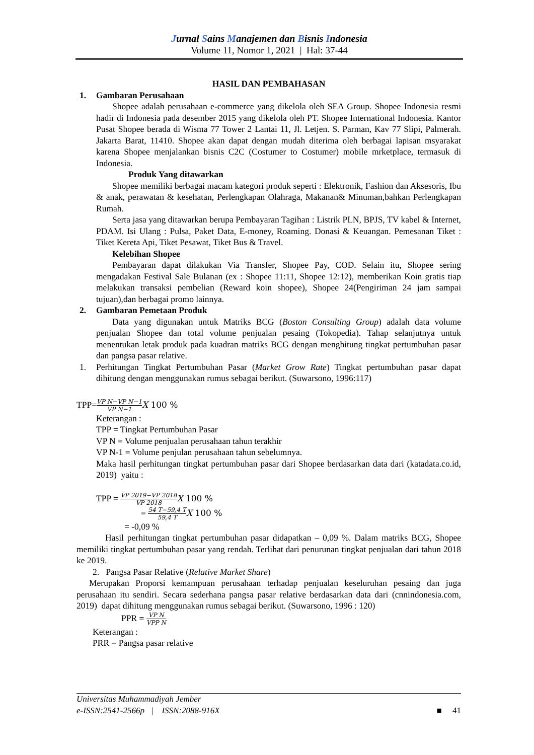Jurnal Sains Manajemen dan Bisnis Indonesia
Volume 11, Nomor 1, 2021 | Hal: 37-44
HASIL DAN PEMBAHASAN
1. Gambaran Perusahaan
Shopee adalah perusahaan e-commerce yang dikelola oleh SEA Group. Shopee Indonesia resmi hadir di Indonesia pada desember 2015 yang dikelola oleh PT. Shopee International Indonesia. Kantor Pusat Shopee berada di Wisma 77 Tower 2 Lantai 11, Jl. Letjen. S. Parman, Kav 77 Slipi, Palmerah. Jakarta Barat, 11410. Shopee akan dapat dengan mudah diterima oleh berbagai lapisan msyarakat karena Shopee menjalankan bisnis C2C (Costumer to Costumer) mobile mrketplace, termasuk di Indonesia.
Produk Yang ditawarkan
Shopee memiliki berbagai macam kategori produk seperti : Elektronik, Fashion dan Aksesoris, Ibu & anak, perawatan & kesehatan, Perlengkapan Olahraga, Makanan& Minuman,bahkan Perlengkapan Rumah.
Serta jasa yang ditawarkan berupa Pembayaran Tagihan : Listrik PLN, BPJS, TV kabel & Internet, PDAM. Isi Ulang : Pulsa, Paket Data, E-money, Roaming. Donasi & Keuangan. Pemesanan Tiket : Tiket Kereta Api, Tiket Pesawat, Tiket Bus & Travel.
Kelebihan Shopee
Pembayaran dapat dilakukan Via Transfer, Shopee Pay, COD. Selain itu, Shopee sering mengadakan Festival Sale Bulanan (ex : Shopee 11:11, Shopee 12:12), memberikan Koin gratis tiap melakukan transaksi pembelian (Reward koin shopee), Shopee 24(Pengiriman 24 jam sampai tujuan),dan berbagai promo lainnya.
2. Gambaran Pemetaan Produk
Data yang digunakan untuk Matriks BCG (Boston Consulting Group) adalah data volume penjualan Shopee dan total volume penjualan pesaing (Tokopedia). Tahap selanjutnya untuk menentukan letak produk pada kuadran matriks BCG dengan menghitung tingkat pertumbuhan pasar dan pangsa pasar relative.
1. Perhitungan Tingkat Pertumbuhan Pasar (Market Grow Rate) Tingkat pertumbuhan pasar dapat dihitung dengan menggunakan rumus sebagai berikut. (Suwarsono, 1996:117)
TPP=VP N−VP N−1 VP N−1 X 100 %
Keterangan :
TPP = Tingkat Pertumbuhan Pasar
VP N = Volume penjualan perusahaan tahun terakhir
VP N-1 = Volume penjulan perusahaan tahun sebelumnya.
Maka hasil perhitungan tingkat pertumbuhan pasar dari Shopee berdasarkan data dari (katadata.co.id, 2019) yaitu :
TPP = VP 2019−VP 2018 VP 2018 X 100 %
= 54 T−59,4 T 59,4 T X 100 %
= -0,09 %
Hasil perhitungan tingkat pertumbuhan pasar didapatkan – 0,09 %. Dalam matriks BCG, Shopee memiliki tingkat pertumbuhan pasar yang rendah. Terlihat dari penurunan tingkat penjualan dari tahun 2018 ke 2019.
2. Pangsa Pasar Relative (Relative Market Share)
Merupakan Proporsi kemampuan perusahaan terhadap penjualan keseluruhan pesaing dan juga perusahaan itu sendiri. Secara sederhana pangsa pasar relative berdasarkan data dari (cnnindonesia.com, 2019) dapat dihitung menggunakan rumus sebagai berikut. (Suwarsono, 1996 : 120)
PPR = VP N VPP N
Keterangan :
PRR = Pangsa pasar relative
Universitas Muhammadiyah Jember
e-ISSN:2541-2566p | ISSN:2088-916X ■ 41